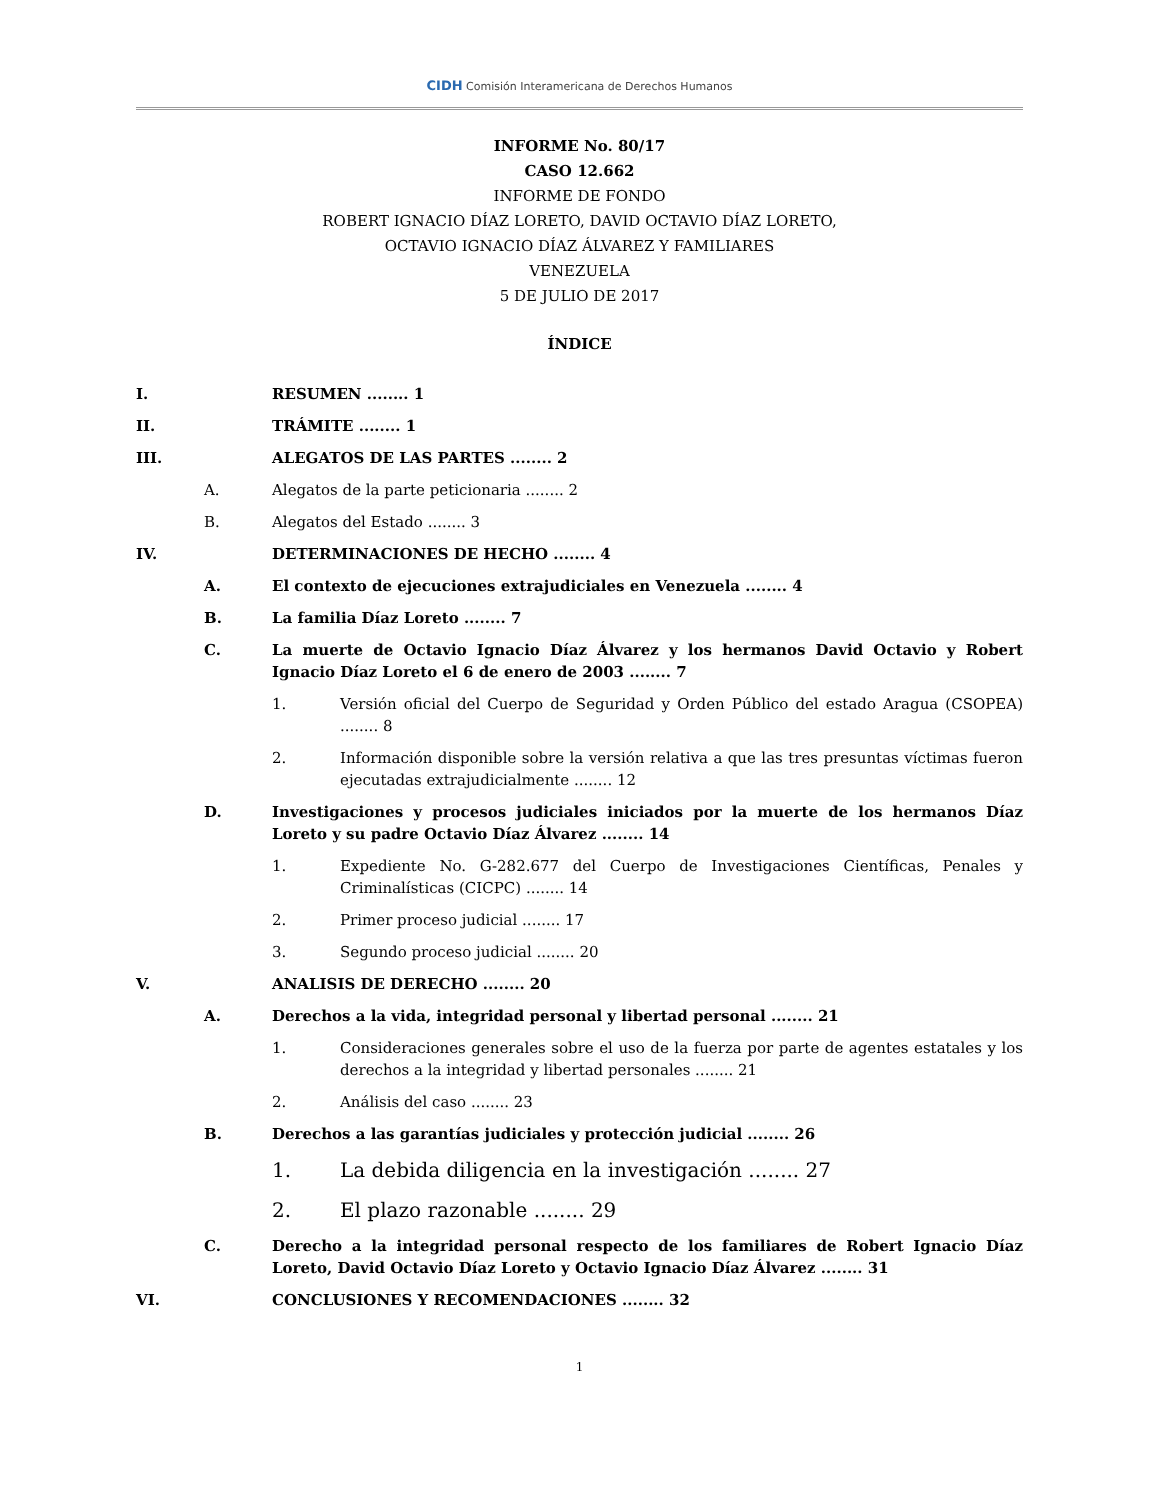CIDH Comisión Interamericana de Derechos Humanos
INFORME No. 80/17
CASO 12.662
INFORME DE FONDO
ROBERT IGNACIO DÍAZ LORETO, DAVID OCTAVIO DÍAZ LORETO,
OCTAVIO IGNACIO DÍAZ ÁLVAREZ Y FAMILIARES
VENEZUELA
5 DE JULIO DE 2017
ÍNDICE
I. RESUMEN ........ 1
II. TRÁMITE ........ 1
III. ALEGATOS DE LAS PARTES ........ 2
A. Alegatos de la parte peticionaria ........ 2
B. Alegatos del Estado ........ 3
IV. DETERMINACIONES DE HECHO ........ 4
A. El contexto de ejecuciones extrajudiciales en Venezuela ........ 4
B. La familia Díaz Loreto ........ 7
C. La muerte de Octavio Ignacio Díaz Álvarez y los hermanos David Octavio y Robert Ignacio Díaz Loreto el 6 de enero de 2003 ........ 7
1. Versión oficial del Cuerpo de Seguridad y Orden Público del estado Aragua (CSOPEA) ........ 8
2. Información disponible sobre la versión relativa a que las tres presuntas víctimas fueron ejecutadas extrajudicialmente ........ 12
D. Investigaciones y procesos judiciales iniciados por la muerte de los hermanos Díaz Loreto y su padre Octavio Díaz Álvarez ........ 14
1. Expediente No. G-282.677 del Cuerpo de Investigaciones Científicas, Penales y Criminalísticas (CICPC) ........ 14
2. Primer proceso judicial ........ 17
3. Segundo proceso judicial ........ 20
V. ANALISIS DE DERECHO ........ 20
A. Derechos a la vida, integridad personal y libertad personal ........ 21
1. Consideraciones generales sobre el uso de la fuerza por parte de agentes estatales y los derechos a la integridad y libertad personales ........ 21
2. Análisis del caso ........ 23
B. Derechos a las garantías judiciales y protección judicial ........ 26
1. La debida diligencia en la investigación ........ 27
2. El plazo razonable ........ 29
C. Derecho a la integridad personal respecto de los familiares de Robert Ignacio Díaz Loreto, David Octavio Díaz Loreto y Octavio Ignacio Díaz Álvarez ........ 31
VI. CONCLUSIONES Y RECOMENDACIONES ........ 32
1